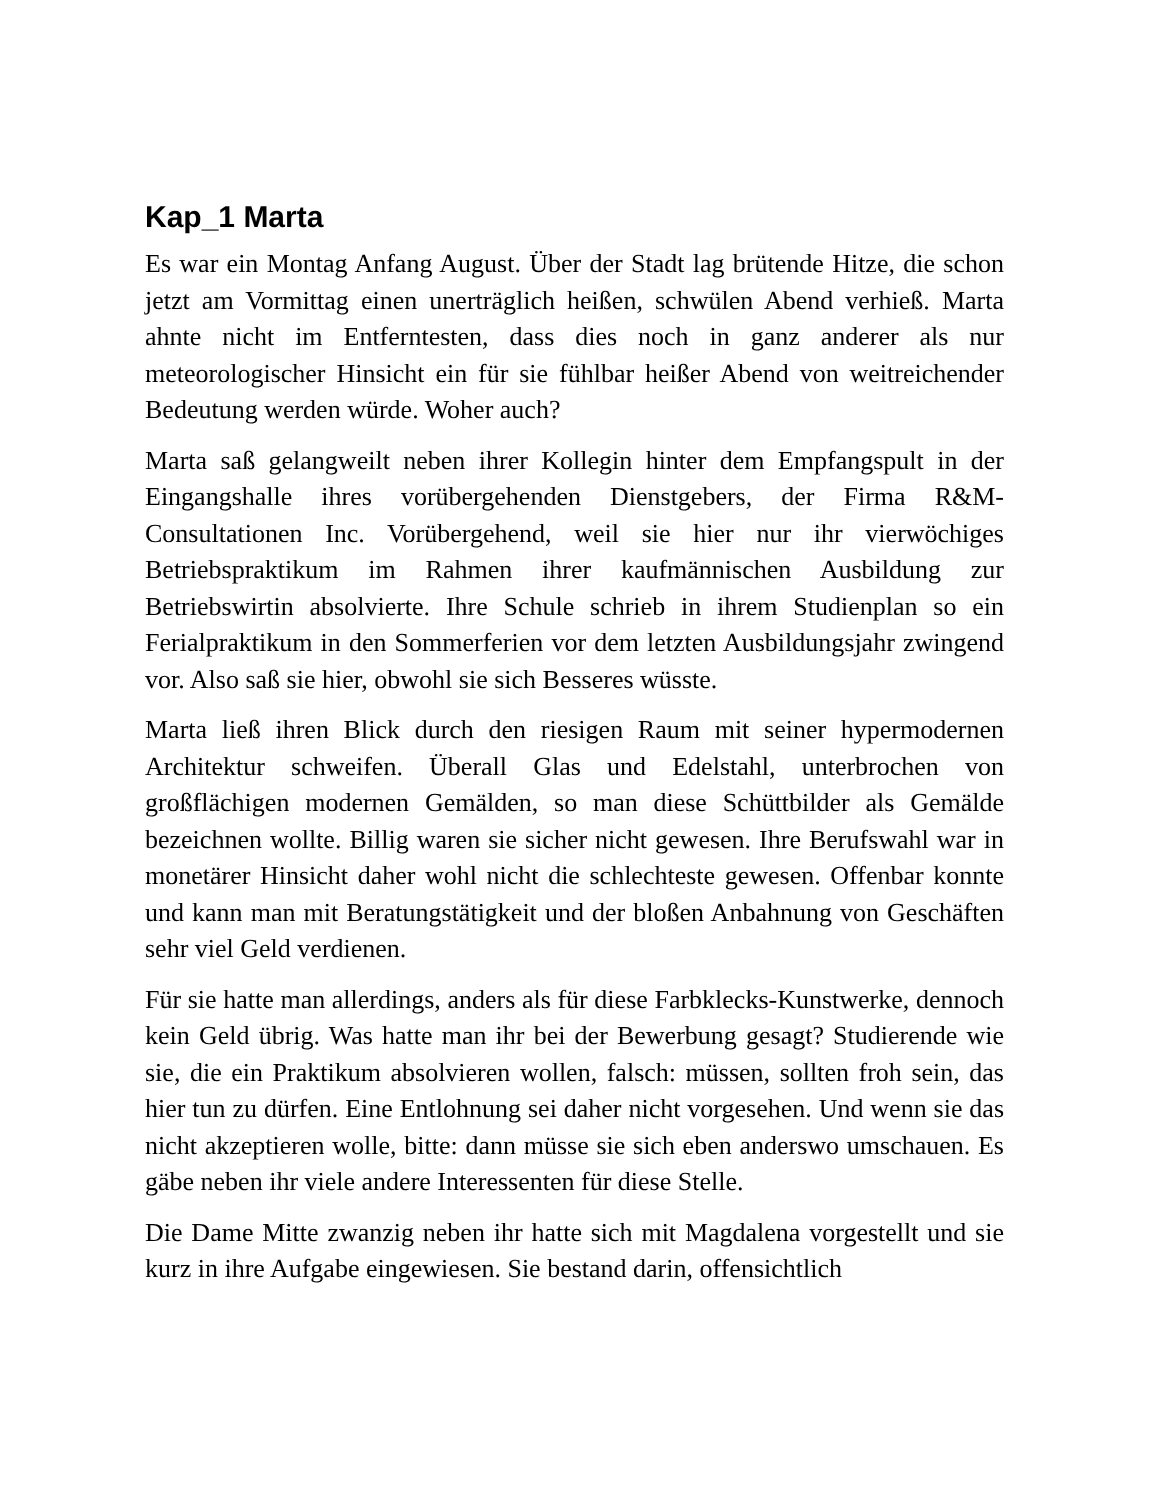Kap_1 Marta
Es war ein Montag Anfang August. Über der Stadt lag brütende Hitze, die schon jetzt am Vormittag einen unerträglich heißen, schwülen Abend verhieß. Marta ahnte nicht im Entferntesten, dass dies noch in ganz anderer als nur meteorologischer Hinsicht ein für sie fühlbar heißer Abend von weitreichender Bedeutung werden würde. Woher auch?
Marta saß gelangweilt neben ihrer Kollegin hinter dem Empfangspult in der Eingangshalle ihres vorübergehenden Dienstgebers, der Firma R&M-Consultationen Inc. Vorübergehend, weil sie hier nur ihr vierwöchiges Betriebspraktikum im Rahmen ihrer kaufmännischen Ausbildung zur Betriebswirtin absolvierte. Ihre Schule schrieb in ihrem Studienplan so ein Ferialpraktikum in den Sommerferien vor dem letzten Ausbildungsjahr zwingend vor. Also saß sie hier, obwohl sie sich Besseres wüsste.
Marta ließ ihren Blick durch den riesigen Raum mit seiner hypermodernen Architektur schweifen. Überall Glas und Edelstahl, unterbrochen von großflächigen modernen Gemälden, so man diese Schüttbilder als Gemälde bezeichnen wollte. Billig waren sie sicher nicht gewesen. Ihre Berufswahl war in monetärer Hinsicht daher wohl nicht die schlechteste gewesen. Offenbar konnte und kann man mit Beratungstätigkeit und der bloßen Anbahnung von Geschäften sehr viel Geld verdienen.
Für sie hatte man allerdings, anders als für diese Farbklecks-Kunstwerke, dennoch kein Geld übrig. Was hatte man ihr bei der Bewerbung gesagt? Studierende wie sie, die ein Praktikum absolvieren wollen, falsch: müssen, sollten froh sein, das hier tun zu dürfen. Eine Entlohnung sei daher nicht vorgesehen. Und wenn sie das nicht akzeptieren wolle, bitte: dann müsse sie sich eben anderswo umschauen. Es gäbe neben ihr viele andere Interessenten für diese Stelle.
Die Dame Mitte zwanzig neben ihr hatte sich mit Magdalena vorgestellt und sie kurz in ihre Aufgabe eingewiesen. Sie bestand darin, offensichtlich